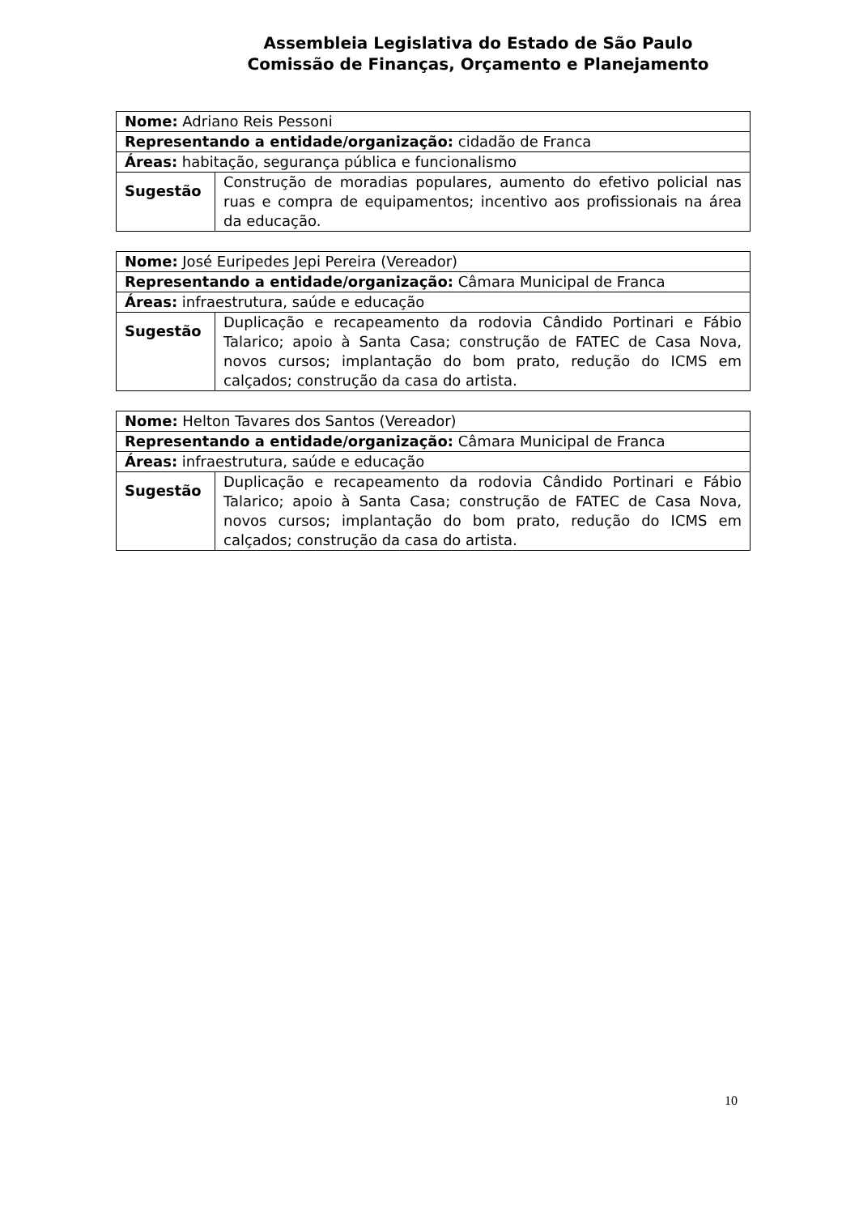Assembleia Legislativa do Estado de São Paulo
Comissão de Finanças, Orçamento e Planejamento
| Nome: Adriano Reis Pessoni | |
| Representando a entidade/organização: cidadão de Franca | |
| Áreas: habitação, segurança pública e funcionalismo | |
| Sugestão | Construção de moradias populares, aumento do efetivo policial nas ruas e compra de equipamentos; incentivo aos profissionais na área da educação. |
| Nome: José Euripedes Jepi Pereira (Vereador) | |
| Representando a entidade/organização: Câmara Municipal de Franca | |
| Áreas: infraestrutura, saúde e educação | |
| Sugestão | Duplicação e recapeamento da rodovia Cândido Portinari e Fábio Talarico; apoio à Santa Casa; construção de FATEC de Casa Nova, novos cursos; implantação do bom prato, redução do ICMS em calçados; construção da casa do artista. |
| Nome: Helton Tavares dos Santos (Vereador) | |
| Representando a entidade/organização: Câmara Municipal de Franca | |
| Áreas: infraestrutura, saúde e educação | |
| Sugestão | Duplicação e recapeamento da rodovia Cândido Portinari e Fábio Talarico; apoio à Santa Casa; construção de FATEC de Casa Nova, novos cursos; implantação do bom prato, redução do ICMS em calçados; construção da casa do artista. |
10